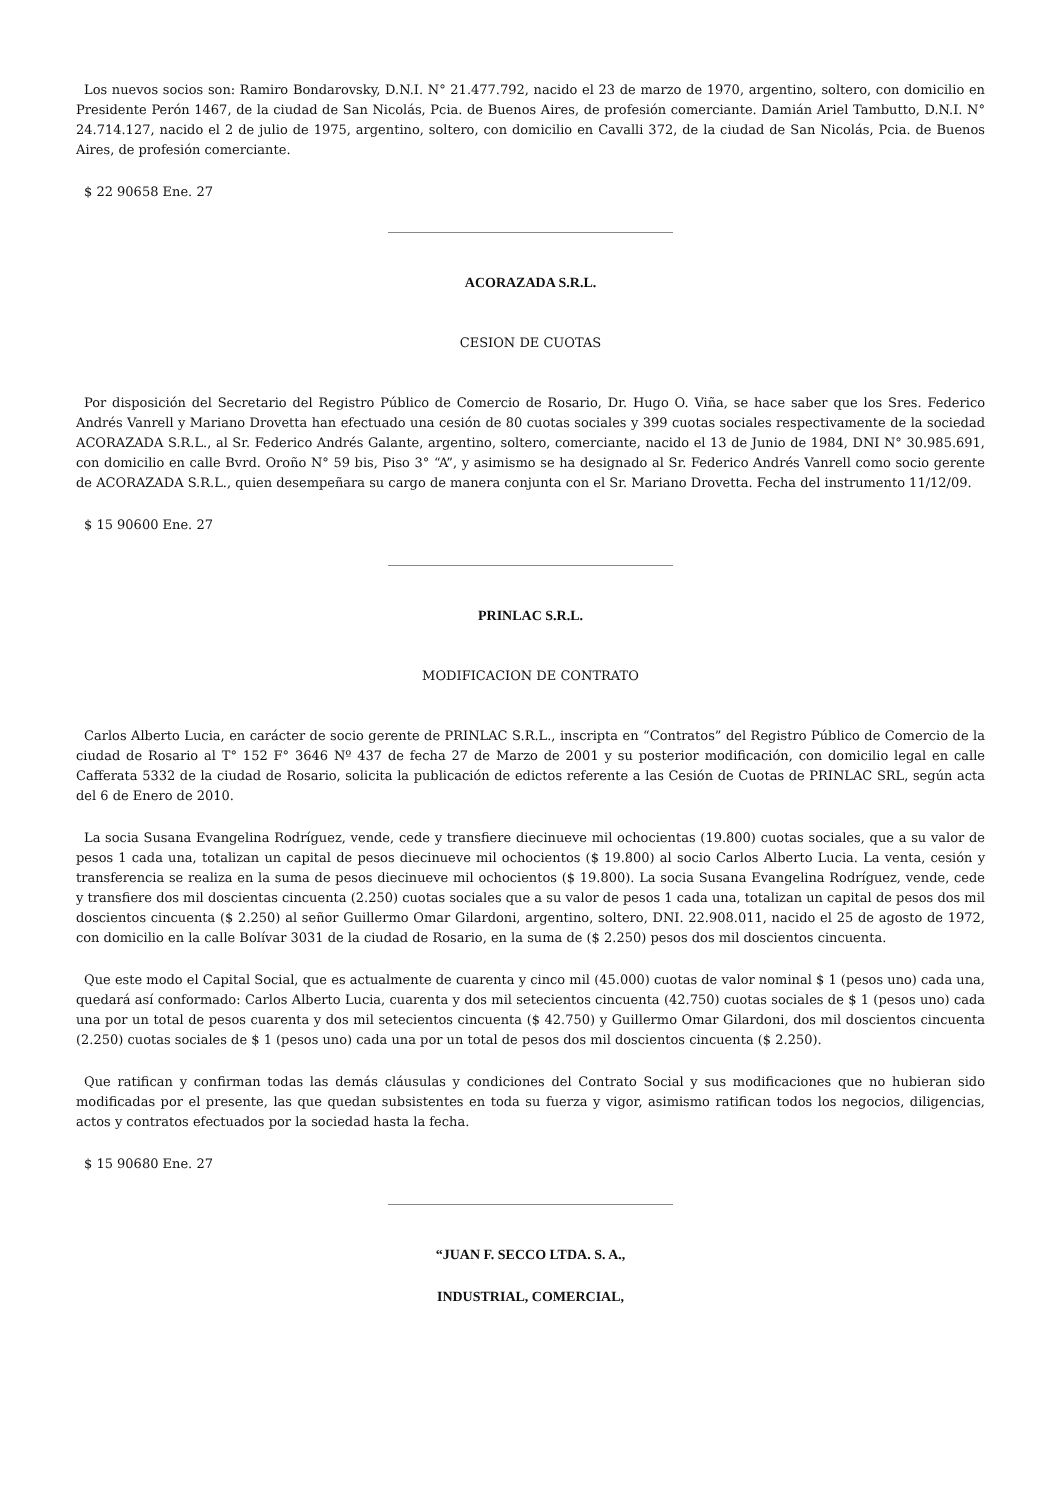Los nuevos socios son: Ramiro Bondarovsky, D.N.I. N° 21.477.792, nacido el 23 de marzo de 1970, argentino, soltero, con domicilio en Presidente Perón 1467, de la ciudad de San Nicolás, Pcia. de Buenos Aires, de profesión comerciante. Damián Ariel Tambutto, D.N.I. N° 24.714.127, nacido el 2 de julio de 1975, argentino, soltero, con domicilio en Cavalli 372, de la ciudad de San Nicolás, Pcia. de Buenos Aires, de profesión comerciante.
$ 22 90658 Ene. 27
ACORAZADA S.R.L.
CESION DE CUOTAS
Por disposición del Secretario del Registro Público de Comercio de Rosario, Dr. Hugo O. Viña, se hace saber que los Sres. Federico Andrés Vanrell y Mariano Drovetta han efectuado una cesión de 80 cuotas sociales y 399 cuotas sociales respectivamente de la sociedad ACORAZADA S.R.L., al Sr. Federico Andrés Galante, argentino, soltero, comerciante, nacido el 13 de Junio de 1984, DNI N° 30.985.691, con domicilio en calle Bvrd. Oroño N° 59 bis, Piso 3° “A”, y asimismo se ha designado al Sr. Federico Andrés Vanrell como socio gerente de ACORAZADA S.R.L., quien desempeñara su cargo de manera conjunta con el Sr. Mariano Drovetta. Fecha del instrumento 11/12/09.
$ 15 90600 Ene. 27
PRINLAC S.R.L.
MODIFICACION DE CONTRATO
Carlos Alberto Lucia, en carácter de socio gerente de PRINLAC S.R.L., inscripta en “Contratos” del Registro Público de Comercio de la ciudad de Rosario al T° 152 F° 3646 Nº 437 de fecha 27 de Marzo de 2001 y su posterior modificación, con domicilio legal en calle Cafferata 5332 de la ciudad de Rosario, solicita la publicación de edictos referente a las Cesión de Cuotas de PRINLAC SRL, según acta del 6 de Enero de 2010.
La socia Susana Evangelina Rodríguez, vende, cede y transfiere diecinueve mil ochocientas (19.800) cuotas sociales, que a su valor de pesos 1 cada una, totalizan un capital de pesos diecinueve mil ochocientos ($ 19.800) al socio Carlos Alberto Lucia. La venta, cesión y transferencia se realiza en la suma de pesos diecinueve mil ochocientos ($ 19.800). La socia Susana Evangelina Rodríguez, vende, cede y transfiere dos mil doscientas cincuenta (2.250) cuotas sociales que a su valor de pesos 1 cada una, totalizan un capital de pesos dos mil doscientos cincuenta ($ 2.250) al señor Guillermo Omar Gilardoni, argentino, soltero, DNI. 22.908.011, nacido el 25 de agosto de 1972, con domicilio en la calle Bolívar 3031 de la ciudad de Rosario, en la suma de ($ 2.250) pesos dos mil doscientos cincuenta.
Que este modo el Capital Social, que es actualmente de cuarenta y cinco mil (45.000) cuotas de valor nominal $ 1 (pesos uno) cada una, quedará así conformado: Carlos Alberto Lucia, cuarenta y dos mil setecientos cincuenta (42.750) cuotas sociales de $ 1 (pesos uno) cada una por un total de pesos cuarenta y dos mil setecientos cincuenta ($ 42.750) y Guillermo Omar Gilardoni, dos mil doscientos cincuenta (2.250) cuotas sociales de $ 1 (pesos uno) cada una por un total de pesos dos mil doscientos cincuenta ($ 2.250).
Que ratifican y confirman todas las demás cláusulas y condiciones del Contrato Social y sus modificaciones que no hubieran sido modificadas por el presente, las que quedan subsistentes en toda su fuerza y vigor, asimismo ratifican todos los negocios, diligencias, actos y contratos efectuados por la sociedad hasta la fecha.
$ 15 90680 Ene. 27
“JUAN F. SECCO LTDA. S. A.,
INDUSTRIAL, COMERCIAL,